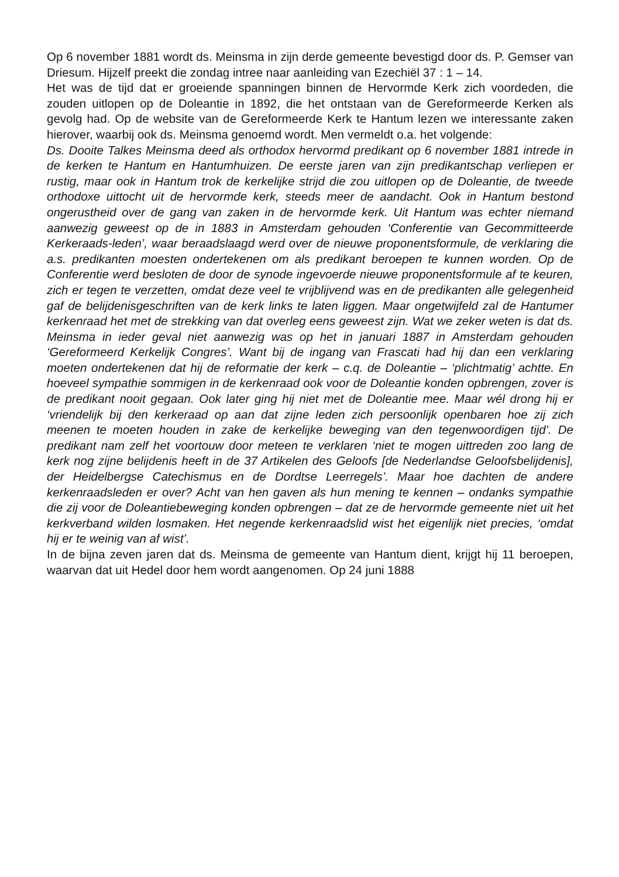Op 6 november 1881 wordt ds. Meinsma in zijn derde gemeente bevestigd door ds. P. Gemser van Driesum. Hijzelf preekt die zondag intree naar aanleiding van Ezechiël 37 : 1 – 14.
Het was de tijd dat er groeiende spanningen binnen de Hervormde Kerk zich voordeden, die zouden uitlopen op de Doleantie in 1892, die het ontstaan van de Gereformeerde Kerken als gevolg had. Op de website van de Gereformeerde Kerk te Hantum lezen we interessante zaken hierover, waarbij ook ds. Meinsma genoemd wordt. Men vermeldt o.a. het volgende:
Ds. Dooite Talkes Meinsma deed als orthodox hervormd predikant op 6 november 1881 intrede in de kerken te Hantum en Hantumhuizen. De eerste jaren van zijn predikantschap verliepen er rustig, maar ook in Hantum trok de kerkelijke strijd die zou uitlopen op de Doleantie, de tweede orthodoxe uittocht uit de hervormde kerk, steeds meer de aandacht. Ook in Hantum bestond ongerustheid over de gang van zaken in de hervormde kerk. Uit Hantum was echter niemand aanwezig geweest op de in 1883 in Amsterdam gehouden ‘Conferentie van Gecommitteerde Kerkeraads-leden’, waar beraadslaagd werd over de nieuwe proponentsformule, de verklaring die a.s. predikanten moesten ondertekenen om als predikant beroepen te kunnen worden. Op de Conferentie werd besloten de door de synode ingevoerde nieuwe proponentsformule af te keuren, zich er tegen te verzetten, omdat deze veel te vrijblijvend was en de predikanten alle gelegenheid gaf de belijdenisgeschriften van de kerk links te laten liggen. Maar ongetwijfeld zal de Hantumer kerkenraad het met de strekking van dat overleg eens geweest zijn. Wat we zeker weten is dat ds. Meinsma in ieder geval niet aanwezig was op het in januari 1887 in Amsterdam gehouden ‘Gereformeerd Kerkelijk Congres’. Want bij de ingang van Frascati had hij dan een verklaring moeten ondertekenen dat hij de reformatie der kerk – c.q. de Doleantie – ‘plichtmatig’ achtte. En hoeveel sympathie sommigen in de kerkenraad ook voor de Doleantie konden opbrengen, zover is de predikant nooit gegaan. Ook later ging hij niet met de Doleantie mee. Maar wél drong hij er ‘vriendelijk bij den kerkeraad op aan dat zijne leden zich persoonlijk openbaren hoe zij zich meenen te moeten houden in zake de kerkelijke beweging van den tegenwoordigen tijd’. De predikant nam zelf het voortouw door meteen te verklaren ‘niet te mogen uittreden zoo lang de kerk nog zijne belijdenis heeft in de 37 Artikelen des Geloofs [de Nederlandse Geloofsbelijdenis], der Heidelbergse Catechismus en de Dordtse Leerregels’. Maar hoe dachten de andere kerkenraadsleden er over? Acht van hen gaven als hun mening te kennen – ondanks sympathie die zij voor de Doleantiebeweging konden opbrengen – dat ze de hervormde gemeente niet uit het kerkverband wilden losmaken. Het negende kerkenraadslid wist het eigenlijk niet precies, ‘omdat hij er te weinig van af wist’.
In de bijna zeven jaren dat ds. Meinsma de gemeente van Hantum dient, krijgt hij 11 beroepen, waarvan dat uit Hedel door hem wordt aangenomen. Op 24 juni 1888